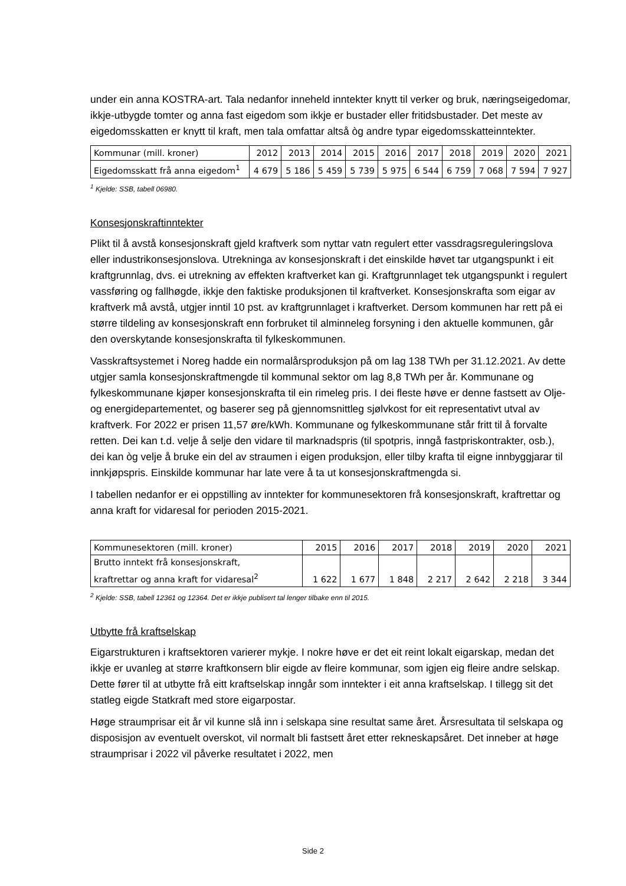under ein anna KOSTRA-art. Tala nedanfor inneheld inntekter knytt til verker og bruk, næringseigedomar, ikkje-utbygde tomter og anna fast eigedom som ikkje er bustader eller fritidsbustader. Det meste av eigedomsskatten er knytt til kraft, men tala omfattar altså òg andre typar eigedomsskatteinntekter.
| Kommunar (mill. kroner) | 2012 | 2013 | 2014 | 2015 | 2016 | 2017 | 2018 | 2019 | 2020 | 2021 |
| Eigedomsskatt frå anna eigedom<sup>1</sup> | 4 679 | 5 186 | 5 459 | 5 739 | 5 975 | 6 544 | 6 759 | 7 068 | 7 594 | 7 927 |
<sup>1</sup> Kjelde: SSB, tabell 06980.
Konsesjonskraftinntekter
Plikt til å avstå konsesjonskraft gjeld kraftverk som nyttar vatn regulert etter vassdragsreguleringslova eller industrikonsesjonslova. Utrekninga av konsesjonskraft i det einskilde høvet tar utgangspunkt i eit kraftgrunnlag, dvs. ei utrekning av effekten kraftverket kan gi. Kraftgrunnlaget tek utgangspunkt i regulert vassføring og fallhøgde, ikkje den faktiske produksjonen til kraftverket. Konsesjonskrafta som eigar av kraftverk må avstå, utgjer inntil 10 pst. av kraftgrunnlaget i kraftverket. Dersom kommunen har rett på ei større tildeling av konsesjonskraft enn forbruket til alminneleg forsyning i den aktuelle kommunen, går den overskytande konsesjonskrafta til fylkeskommunen.
Vasskraftsystemet i Noreg hadde ein normalårsproduksjon på om lag 138 TWh per 31.12.2021. Av dette utgjer samla konsesjonskraftmengde til kommunal sektor om lag 8,8 TWh per år. Kommunane og fylkeskommunane kjøper konsesjonskrafta til ein rimeleg pris. I dei fleste høve er denne fastsett av Olje- og energidepartementet, og baserer seg på gjennomsnittleg sjølvkost for eit representativt utval av kraftverk. For 2022 er prisen 11,57 øre/kWh. Kommunane og fylkeskommunane står fritt til å forvalte retten. Dei kan t.d. velje å selje den vidare til marknadspris (til spotpris, inngå fastpriskontrakter, osb.), dei kan òg velje å bruke ein del av straumen i eigen produksjon, eller tilby krafta til eigne innbyggjarar til innkjøpspris. Einskilde kommunar har late vere å ta ut konsesjonskraftmengda si.
I tabellen nedanfor er ei oppstilling av inntekter for kommunesektoren frå konsesjonskraft, kraftrettar og anna kraft for vidaresal for perioden 2015-2021.
| Kommunesektoren (mill. kroner) | 2015 | 2016 | 2017 | 2018 | 2019 | 2020 | 2021 |
| Brutto inntekt frå konsesjonskraft, kraftrettar og anna kraft for vidaresal<sup>2</sup> | 1 622 | 1 677 | 1 848 | 2 217 | 2 642 | 2 218 | 3 344 |
<sup>2</sup> Kjelde: SSB, tabell 12361 og 12364. Det er ikkje publisert tal lenger tilbake enn til 2015.
Utbytte frå kraftselskap
Eigarstrukturen i kraftsektoren varierer mykje. I nokre høve er det eit reint lokalt eigarskap, medan det ikkje er uvanleg at større kraftkonsern blir eigde av fleire kommunar, som igjen eig fleire andre selskap. Dette fører til at utbytte frå eitt kraftselskap inngår som inntekter i eit anna kraftselskap. I tillegg sit det statleg eigde Statkraft med store eigarpostar.
Høge straumprisar eit år vil kunne slå inn i selskapa sine resultat same året. Årsresultata til selskapa og disposisjon av eventuelt overskot, vil normalt bli fastsett året etter rekneskapsåret. Det inneber at høge straumprisar i 2022 vil påverke resultatet i 2022, men
Side 2